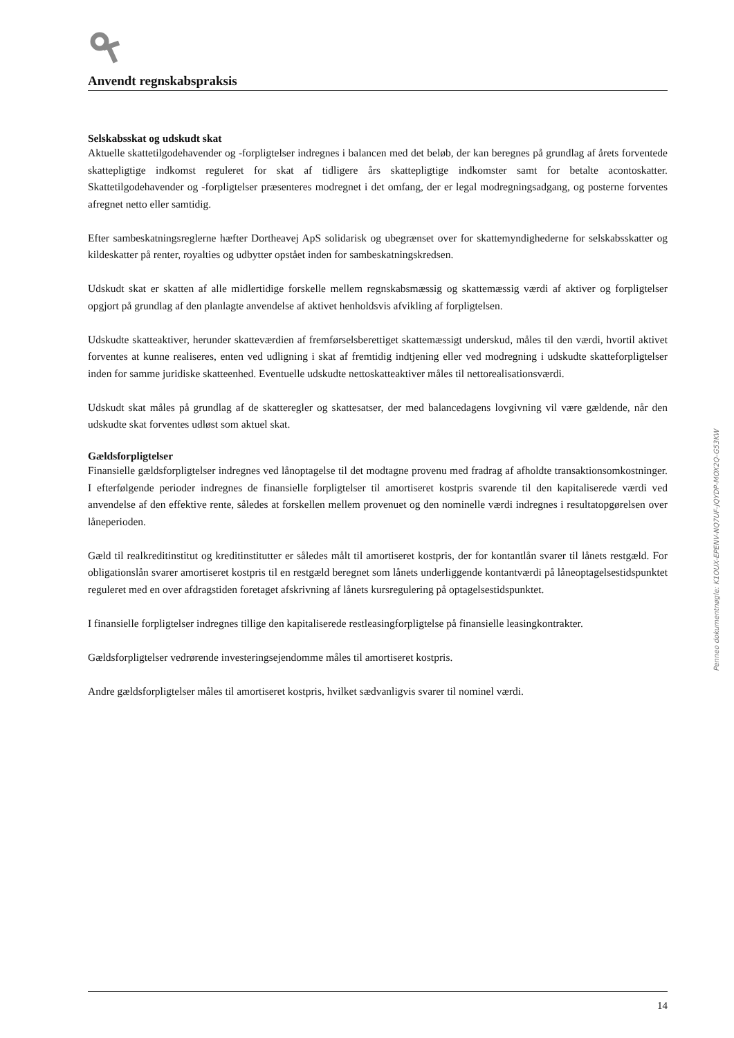Anvendt regnskabspraksis
Selskabsskat og udskudt skat
Aktuelle skattetilgodehavender og -forpligtelser indregnes i balancen med det beløb, der kan beregnes på grundlag af årets forventede skattepligtige indkomst reguleret for skat af tidligere års skattepligtige indkomster samt for betalte acontoskatter. Skattetilgodehavender og -forpligtelser præsenteres modregnet i det omfang, der er legal modregningsadgang, og posterne forventes afregnet netto eller samtidig.
Efter sambeskatningsreglerne hæfter Dortheavej ApS solidarisk og ubegrænset over for skattemyndighederne for selskabsskatter og kildeskatter på renter, royalties og udbytter opstået inden for sambeskatningskredsen.
Udskudt skat er skatten af alle midlertidige forskelle mellem regnskabsmæssig og skattemæssig værdi af aktiver og forpligtelser opgjort på grundlag af den planlagte anvendelse af aktivet henholdsvis afvikling af forpligtelsen.
Udskudte skatteaktiver, herunder skatteværdien af fremførselsberettiget skattemæssigt underskud, måles til den værdi, hvortil aktivet forventes at kunne realiseres, enten ved udligning i skat af fremtidig indtjening eller ved modregning i udskudte skatteforpligtelser inden for samme juridiske skatteenhed. Eventuelle udskudte nettoskatteaktiver måles til nettorealisationsværdi.
Udskudt skat måles på grundlag af de skatteregler og skattesatser, der med balancedagens lovgivning vil være gældende, når den udskudte skat forventes udløst som aktuel skat.
Gældsforpligtelser
Finansielle gældsforpligtelser indregnes ved lånoptagelse til det modtagne provenu med fradrag af afholdte transaktionsomkostninger. I efterfølgende perioder indregnes de finansielle forpligtelser til amortiseret kostpris svarende til den kapitaliserede værdi ved anvendelse af den effektive rente, således at forskellen mellem provenuet og den nominelle værdi indregnes i resultatopgørelsen over låneperioden.
Gæld til realkreditinstitut og kreditinstitutter er således målt til amortiseret kostpris, der for kontantlån svarer til lånets restgæld. For obligationslån svarer amortiseret kostpris til en restgæld beregnet som lånets underliggende kontantværdi på låneoptagelsestidspunktet reguleret med en over afdragstiden foretaget afskrivning af lånets kursregulering på optagelsestidspunktet.
I finansielle forpligtelser indregnes tillige den kapitaliserede restleasingforpligtelse på finansielle leasingkontrakter.
Gældsforpligtelser vedrørende investeringsejendomme måles til amortiseret kostpris.
Andre gældsforpligtelser måles til amortiseret kostpris, hvilket sædvanligvis svarer til nominel værdi.
Penneo dokumentnøgle: K1OUX-EPENV-NQ7UF-JQYDP-MOX2Q-G53KW
14